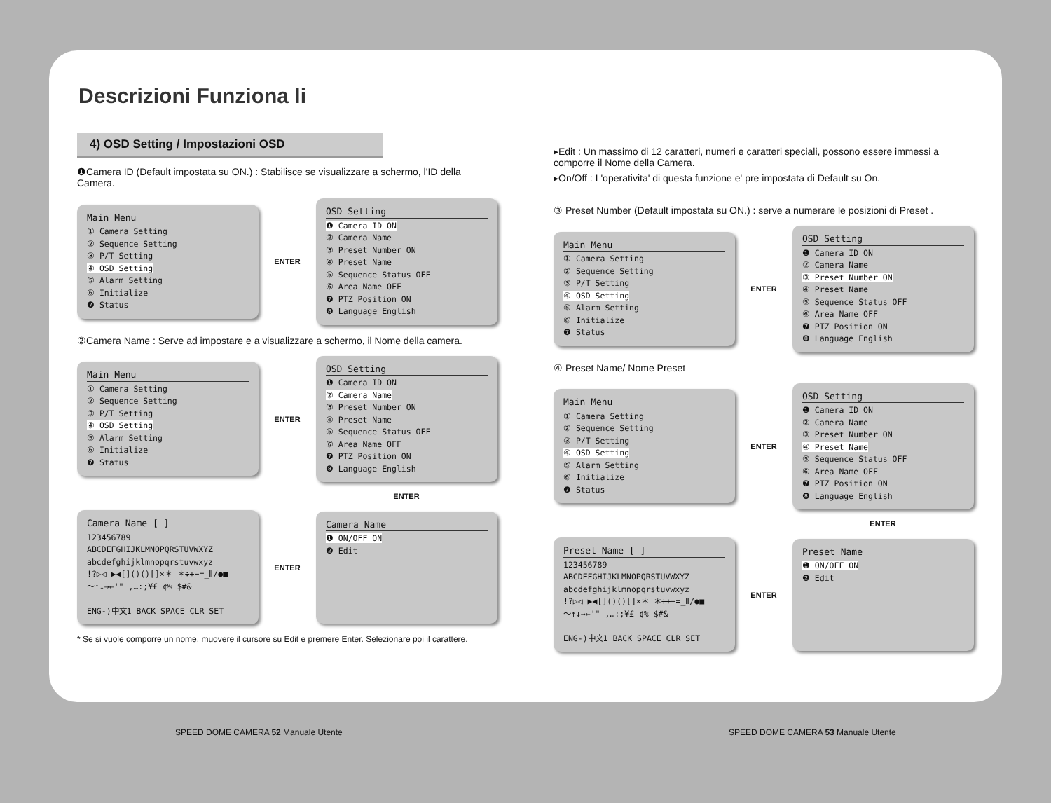Descrizioni Funziona li
4) OSD Setting / Impostazioni OSD
❶Camera ID (Default impostata su ON.) : Stabilisce se visualizzare a schermo, l'ID della Camera.
Main Menu
① Camera Setting
② Sequence Setting
③ P/T Setting
④ OSD Setting
⑤ Alarm Setting
⑥ Initialize
❼ Status
ENTER
OSD Setting
❶ Camera ID ON
② Camera Name
③ Preset Number ON
④ Preset Name
⑤ Sequence Status OFF
⑥ Area Name OFF
❼ PTZ Position ON
❽ Language English
②Camera Name : Serve ad impostare e a visualizzare a schermo, il Nome della camera.
Main Menu
① Camera Setting
② Sequence Setting
③ P/T Setting
④ OSD Setting
⑤ Alarm Setting
⑥ Initialize
❼ Status
ENTER
OSD Setting
❶ Camera ID ON
② Camera Name
③ Preset Number ON
④ Preset Name
⑤ Sequence Status OFF
⑥ Area Name OFF
❼ PTZ Position ON
❽ Language English
ENTER
Camera Name [ ]
123456789
ABCDEFGHIJKLMNOPQRSTUVWXYZ
abcdefghijklmnopqrstuvwxyz
!?▷◁ ▶◀[]()()[]×＊ ＊÷+−=_Ⅱ/●■
～↑↓→←'" ,…:;¥£ ¢% $#&
ENG-)中文1 BACK SPACE CLR SET
ENTER
Camera Name
❶ ON/OFF ON
❷ Edit
* Se si vuole comporre un nome, muovere il cursore su Edit e premere Enter. Selezionare poi il carattere.
SPEED DOME CAMERA 52 Manuale Utente
▸Edit : Un massimo di 12 caratteri, numeri e caratteri speciali, possono essere immessi a comporre il Nome della Camera.
▸On/Off : L'operativita' di questa funzione e' pre impostata di Default su On.
③ Preset Number (Default impostata su ON.) : serve a numerare le posizioni di Preset .
Main Menu
① Camera Setting
② Sequence Setting
③ P/T Setting
④ OSD Setting
⑤ Alarm Setting
⑥ Initialize
❼ Status
ENTER
OSD Setting
❶ Camera ID ON
② Camera Name
③ Preset Number ON
④ Preset Name
⑤ Sequence Status OFF
⑥ Area Name OFF
❼ PTZ Position ON
❽ Language English
④ Preset Name/ Nome Preset
Main Menu
① Camera Setting
② Sequence Setting
③ P/T Setting
④ OSD Setting
⑤ Alarm Setting
⑥ Initialize
❼ Status
ENTER
OSD Setting
❶ Camera ID ON
② Camera Name
③ Preset Number ON
④ Preset Name
⑤ Sequence Status OFF
⑥ Area Name OFF
❼ PTZ Position ON
❽ Language English
ENTER
Preset Name [ ]
123456789
ABCDEFGHIJKLMNOPQRSTUVWXYZ
abcdefghijklmnopqrstuvwxyz
!?▷◁ ▶◀[]()()[]×＊ ＊÷+−=_Ⅱ/●■
～↑↓→←'" ,…:;¥£ ¢% $#&
ENG-)中文1 BACK SPACE CLR SET
ENTER
Preset Name
❶ ON/OFF ON
❷ Edit
SPEED DOME CAMERA 53 Manuale Utente